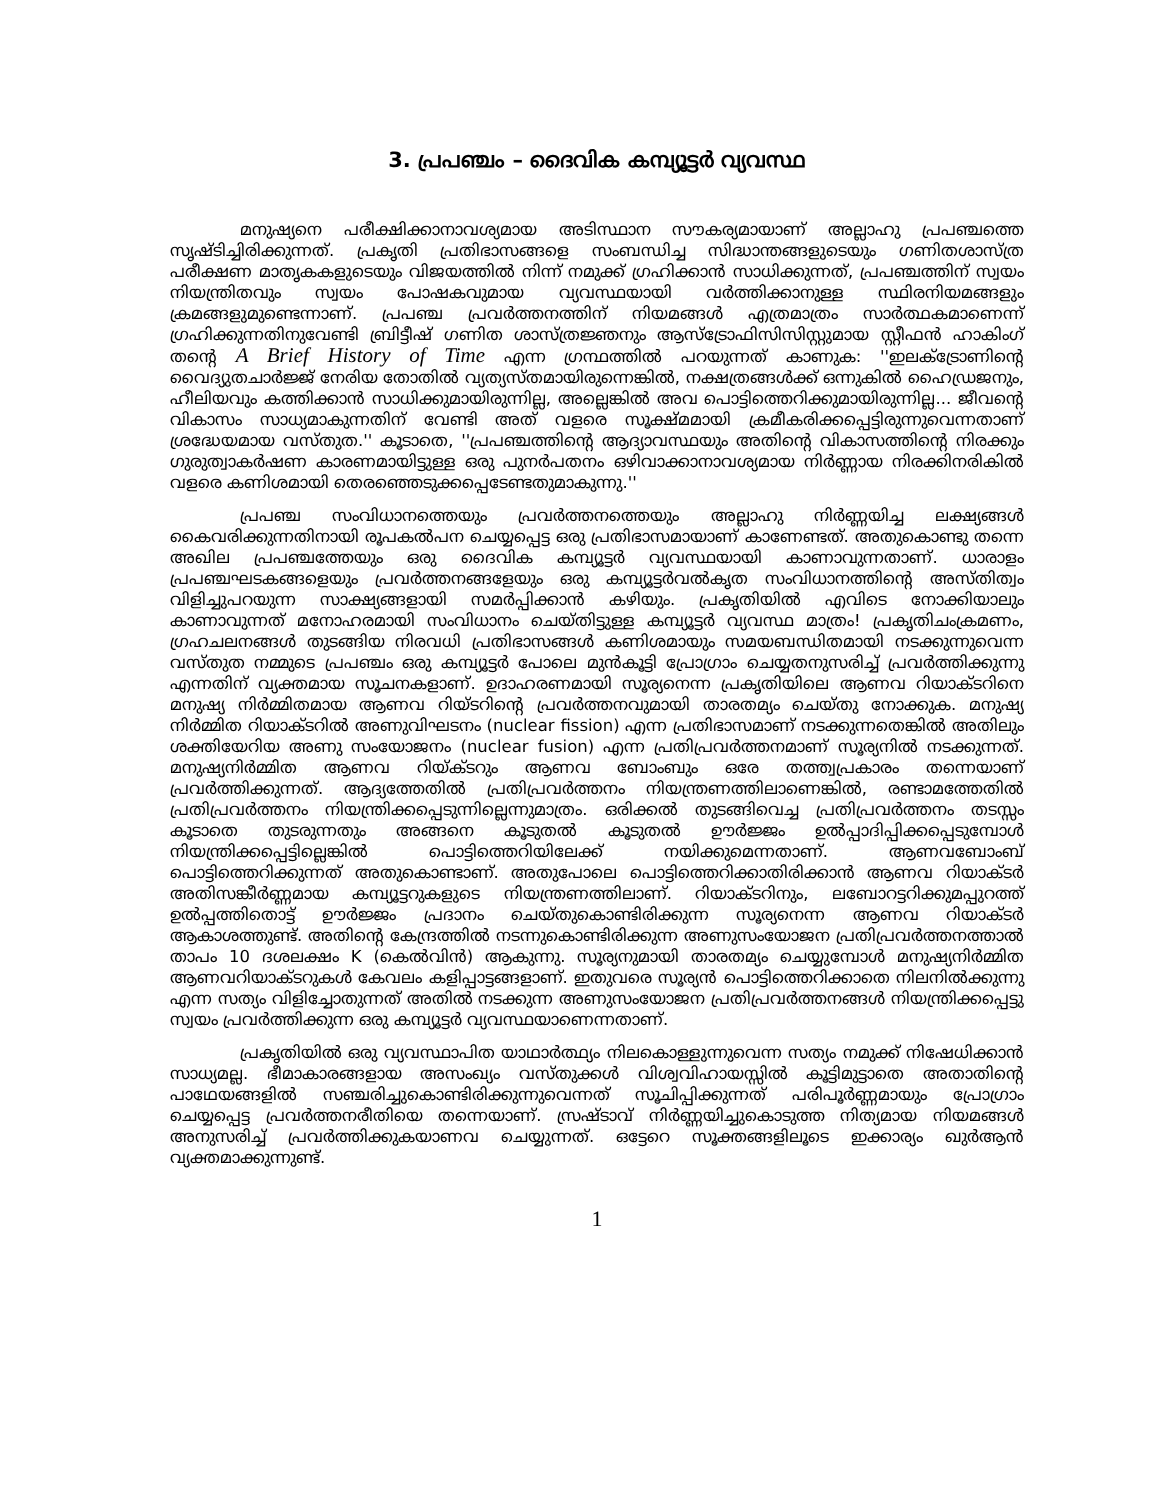3. പ്രപഞ്ചം – ദൈവിക കമ്പ്യൂട്ടർ വ്യവസ്ഥ
മനുഷ്യനെ പരീക്ഷിക്കാനാവശ്യമായ അടിസ്ഥാന സൗകര്യമായാണ് അല്ലാഹു പ്രപഞ്ചത്തെ സൃഷ്ടിച്ചിരിക്കുന്നത്. പ്രകൃതി പ്രതിഭാസങ്ങളെ സംബന്ധിച്ച സിദ്ധാന്തങ്ങളുടെയും ഗണിതശാസ്ത്ര പരീക്ഷണ മാതൃകകളുടെയും വിജയത്തിൽ നിന്ന് നമുക്ക് ഗ്രഹിക്കാൻ സാധിക്കുന്നത്, പ്രപഞ്ചത്തിന് സ്വയം നിയന്ത്രിതവും സ്വയം പോഷകവുമായ വ്യവസ്ഥയായി വർത്തിക്കാനുള്ള സ്ഥിരനിയമങ്ങളും ക്രമങ്ങളുമുണ്ടെന്നാണ്. പ്രപഞ്ച പ്രവർത്തനത്തിന് നിയമങ്ങൾ എത്രമാത്രം സാർത്ഥകമാണെന്ന് ഗ്രഹിക്കുന്നതിനുവേണ്ടി ബ്രിട്ടീഷ് ഗണിത ശാസ്ത്രജ്ഞനും ആസ്ട്രോഫിസിസിസ്റ്റുമായ സ്റ്റീഫൻ ഹാകിംഗ് തന്റെ A Brief History of Time എന്ന ഗ്രന്ഥത്തിൽ പറയുന്നത് കാണുക: ''ഇലക്ട്രോണിന്റെ വൈദ്യുതചാർജ്ജ് നേരിയ തോതിൽ വ്യത്യസ്തമായിരുന്നെങ്കിൽ, നക്ഷത്രങ്ങൾക്ക് ഒന്നുകിൽ ഹൈഡ്രജനും, ഹീലിയവും കത്തിക്കാൻ സാധിക്കുമായിരുന്നില്ല, അല്ലെങ്കിൽ അവ പൊട്ടിത്തെറിക്കുമായിരുന്നില്ല... ജീവന്റെ വികാസം സാധ്യമാകുന്നതിന് വേണ്ടി അത് വളരെ സൂക്ഷ്മമായി ക്രമീകരിക്കപ്പെട്ടിരുന്നുവെന്നതാണ് ശ്രദ്ധേയമായ വസ്തുത.'' കൂടാതെ, ''പ്രപഞ്ചത്തിന്റെ ആദ്യാവസ്ഥയും അതിന്റെ വികാസത്തിന്റെ നിരക്കും ഗുരുത്വാകർഷണ കാരണമായിട്ടുള്ള ഒരു പുനർപതനം ഒഴിവാക്കാനാവശ്യമായ നിർണ്ണായ നിരക്കിനരികിൽ വളരെ കണിശമായി തെരഞ്ഞെടുക്കപ്പെടേണ്ടതുമാകുന്നു.''
പ്രപഞ്ച സംവിധാനത്തെയും പ്രവർത്തനത്തെയും അല്ലാഹു നിർണ്ണയിച്ച ലക്ഷ്യങ്ങൾ കൈവരിക്കുന്നതിനായി രൂപകൽപന ചെയ്യപ്പെട്ട ഒരു പ്രതിഭാസമായാണ് കാണേണ്ടത്. അതുകൊണ്ടു തന്നെ അഖില പ്രപഞ്ചത്തേയും ഒരു ദൈവിക കമ്പ്യൂട്ടർ വ്യവസ്ഥയായി കാണാവുന്നതാണ്. ധാരാളം പ്രപഞ്ചഘടകങ്ങളെയും പ്രവർത്തനങ്ങളേയും ഒരു കമ്പ്യൂട്ടർവൽകൃത സംവിധാനത്തിന്റെ അസ്തിത്വം വിളിച്ചുപറയുന്ന സാക്ഷ്യങ്ങളായി സമർപ്പിക്കാൻ കഴിയും. പ്രകൃതിയിൽ എവിടെ നോക്കിയാലും കാണാവുന്നത് മനോഹരമായി സംവിധാനം ചെയ്തിട്ടുള്ള കമ്പ്യൂട്ടർ വ്യവസ്ഥ മാത്രം! പ്രകൃതിചംക്രമണം, ഗ്രഹചലനങ്ങൾ തുടങ്ങിയ നിരവധി പ്രതിഭാസങ്ങൾ കണിശമായും സമയബന്ധിതമായി നടക്കുന്നുവെന്ന വസ്തുത നമ്മുടെ പ്രപഞ്ചം ഒരു കമ്പ്യൂട്ടർ പോലെ മുൻകൂട്ടി പ്രോഗ്രാം ചെയ്യതനുസരിച്ച് പ്രവർത്തിക്കുന്നു എന്നതിന് വ്യക്തമായ സൂചനകളാണ്. ഉദാഹരണമായി സൂര്യനെന്ന പ്രകൃതിയിലെ ആണവ റിയാക്ടറിനെ മനുഷ്യ നിർമ്മിതമായ ആണവ റിയ്ടറിന്റെ പ്രവർത്തനവുമായി താരതമ്യം ചെയ്തു നോക്കുക. മനുഷ്യ നിർമ്മിത റിയാക്ടറിൽ അണുവിഘടനം (nuclear fission) എന്ന പ്രതിഭാസമാണ് നടക്കുന്നതെങ്കിൽ അതിലും ശക്തിയേറിയ അണു സംയോജനം (nuclear fusion) എന്ന പ്രതിപ്രവർത്തനമാണ് സൂര്യനിൽ നടക്കുന്നത്. മനുഷ്യനിർമ്മിത ആണവ റിയ്ക്ടറും ആണവ ബോംബും ഒരേ തത്ത്വപ്രകാരം തന്നെയാണ് പ്രവർത്തിക്കുന്നത്. ആദ്യത്തേതിൽ പ്രതിപ്രവർത്തനം നിയന്ത്രണത്തിലാണെങ്കിൽ, രണ്ടാമത്തേതിൽ പ്രതിപ്രവർത്തനം നിയന്ത്രിക്കപ്പെടുന്നില്ലെന്നുമാത്രം. ഒരിക്കൽ തുടങ്ങിവെച്ച പ്രതിപ്രവർത്തനം തടസ്സം കൂടാതെ തുടരുന്നതും അങ്ങനെ കൂടുതൽ കൂടുതൽ ഊർജ്ജം ഉൽപ്പാദിപ്പിക്കപ്പെടുമ്പോൾ നിയന്ത്രിക്കപ്പെട്ടില്ലെങ്കിൽ പൊട്ടിത്തെറിയിലേക്ക് നയിക്കുമെന്നതാണ്. ആണവബോംബ് പൊട്ടിത്തെറിക്കുന്നത് അതുകൊണ്ടാണ്. അതുപോലെ പൊട്ടിത്തെറിക്കാതിരിക്കാൻ ആണവ റിയാക്ടർ അതിസങ്കീർണ്ണമായ കമ്പ്യൂട്ടറുകളുടെ നിയന്ത്രണത്തിലാണ്. റിയാക്ടറിനും, ലബോറട്ടറിക്കുമപ്പുറത്ത് ഉൽപ്പത്തിതൊട്ട് ഊർജ്ജം പ്രദാനം ചെയ്തുകൊണ്ടിരിക്കുന്ന സൂര്യനെന്ന ആണവ റിയാക്ടർ ആകാശത്തുണ്ട്. അതിന്റെ കേന്ദ്രത്തിൽ നടന്നുകൊണ്ടിരിക്കുന്ന അണുസംയോജന പ്രതിപ്രവർത്തനത്താൽ താപം 10 ദശലക്ഷം K (കെൽവിൻ) ആകുന്നു. സൂര്യനുമായി താരതമ്യം ചെയ്യുമ്പോൾ മനുഷ്യനിർമ്മിത ആണവറിയാക്ടറുകൾ കേവലം കളിപ്പാട്ടങ്ങളാണ്. ഇതുവരെ സൂര്യൻ പൊട്ടിത്തെറിക്കാതെ നിലനിൽക്കുന്നു എന്ന സത്യം വിളിച്ചോതുന്നത് അതിൽ നടക്കുന്ന അണുസംയോജന പ്രതിപ്രവർത്തനങ്ങൾ നിയന്ത്രിക്കപ്പെട്ടു സ്വയം പ്രവർത്തിക്കുന്ന ഒരു കമ്പ്യൂട്ടർ വ്യവസ്ഥയാണെന്നതാണ്.
പ്രകൃതിയിൽ ഒരു വ്യവസ്ഥാപിത യാഥാർത്ഥ്യം നിലകൊള്ളുന്നുവെന്ന സത്യം നമുക്ക് നിഷേധിക്കാൻ സാധ്യമല്ല. ഭീമാകാരങ്ങളായ അസംഖ്യം വസ്തുക്കൾ വിശ്വവിഹായസ്സിൽ കൂട്ടിമുട്ടാതെ അതാതിന്റെ പാഥേയങ്ങളിൽ സഞ്ചരിച്ചുകൊണ്ടിരിക്കുന്നുവെന്നത് സൂചിപ്പിക്കുന്നത് പരിപൂർണ്ണമായും പ്രോഗ്രാം ചെയ്യപ്പെട്ട പ്രവർത്തനരീതിയെ തന്നെയാണ്. സ്രഷ്ടാവ് നിർണ്ണയിച്ചുകൊടുത്ത നിത്യമായ നിയമങ്ങൾ അനുസരിച്ച് പ്രവർത്തിക്കുകയാണവ ചെയ്യുന്നത്. ഒട്ടേറെ സൂക്തങ്ങളിലൂടെ ഇക്കാര്യം ഖുർആൻ വ്യക്തമാക്കുന്നുണ്ട്.
1